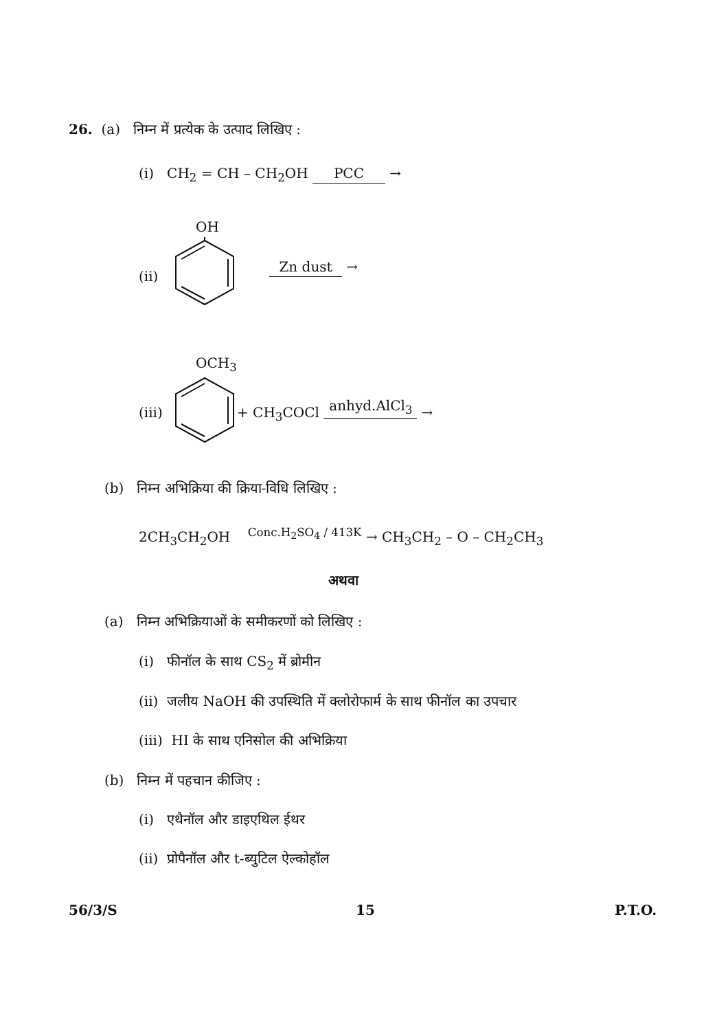26. (a) निम्न में प्रत्येक के उत्पाद लिखिए :
(i) CH<sub>2</sub> = CH – CH<sub>2</sub>OH PCC →
OH
(ii)
Zn dust →
OCH<sub>3</sub>
(iii) + CH<sub>3</sub>COCl anhyd.AlCl<sub>3</sub> →
(b) निम्न अभिक्रिया की क्रिया-विधि लिखिए :
2CH<sub>3</sub>CH<sub>2</sub>OH <sup>Conc.H<sub>2</sub>SO<sub>4</sub> / 413K</sup> → CH<sub>3</sub>CH<sub>2</sub> – O – CH<sub>2</sub>CH<sub>3</sub>
अथवा
(a) निम्न अभिक्रियाओं के समीकरणों को लिखिए :
(i) फीनॉल के साथ CS<sub>2</sub> में ब्रोमीन
(ii) जलीय NaOH की उपस्थिति में क्लोरोफार्म के साथ फीनॉल का उपचार
(iii) HI के साथ एनिसोल की अभिक्रिया
(b) निम्न में पहचान कीजिए :
(i) एथैनॉल और डाइएथिल ईथर
(ii) प्रोपैनॉल और t-ब्युटिल ऐल्कोहॉल
56/3/S 15 P.T.O.